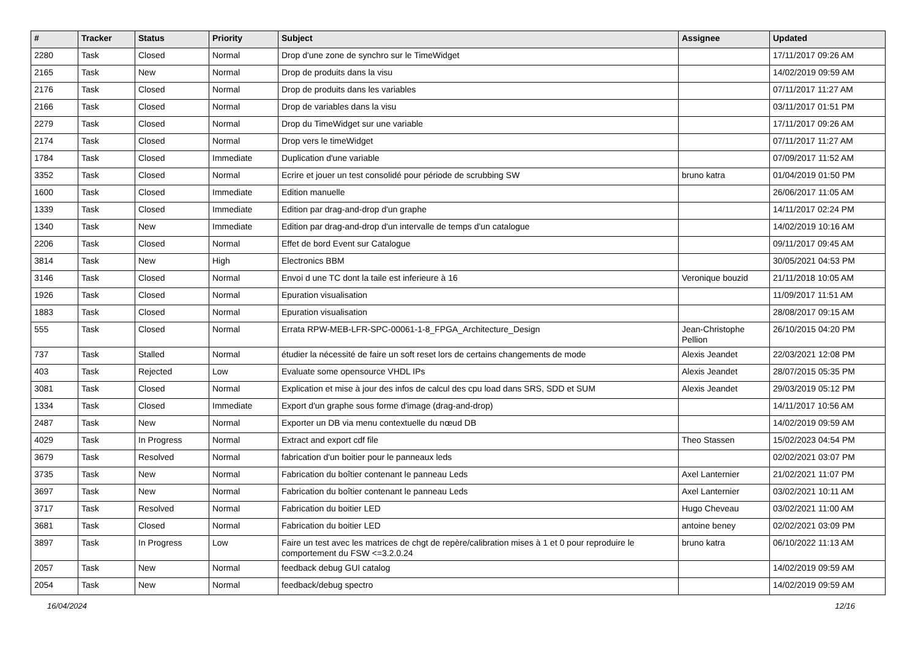| # | Tracker | Status | Priority | Subject | Assignee | Updated |
| --- | --- | --- | --- | --- | --- | --- |
| 2280 | Task | Closed | Normal | Drop d'une zone de synchro sur le TimeWidget | | 17/11/2017 09:26 AM |
| 2165 | Task | New | Normal | Drop de produits dans la visu | | 14/02/2019 09:59 AM |
| 2176 | Task | Closed | Normal | Drop de produits dans les variables | | 07/11/2017 11:27 AM |
| 2166 | Task | Closed | Normal | Drop de variables dans la visu | | 03/11/2017 01:51 PM |
| 2279 | Task | Closed | Normal | Drop du TimeWidget sur une variable | | 17/11/2017 09:26 AM |
| 2174 | Task | Closed | Normal | Drop vers le timeWidget | | 07/11/2017 11:27 AM |
| 1784 | Task | Closed | Immediate | Duplication d'une variable | | 07/09/2017 11:52 AM |
| 3352 | Task | Closed | Normal | Ecrire et jouer un test consolidé pour période de scrubbing SW | bruno katra | 01/04/2019 01:50 PM |
| 1600 | Task | Closed | Immediate | Edition manuelle | | 26/06/2017 11:05 AM |
| 1339 | Task | Closed | Immediate | Edition par drag-and-drop d'un graphe | | 14/11/2017 02:24 PM |
| 1340 | Task | New | Immediate | Edition par drag-and-drop d'un intervalle de temps d'un catalogue | | 14/02/2019 10:16 AM |
| 2206 | Task | Closed | Normal | Effet de bord Event sur Catalogue | | 09/11/2017 09:45 AM |
| 3814 | Task | New | High | Electronics BBM | | 30/05/2021 04:53 PM |
| 3146 | Task | Closed | Normal | Envoi d une TC dont la taile est inferieure à 16 | Veronique bouzid | 21/11/2018 10:05 AM |
| 1926 | Task | Closed | Normal | Epuration visualisation | | 11/09/2017 11:51 AM |
| 1883 | Task | Closed | Normal | Epuration visualisation | | 28/08/2017 09:15 AM |
| 555 | Task | Closed | Normal | Errata RPW-MEB-LFR-SPC-00061-1-8_FPGA_Architecture_Design | Jean-Christophe Pellion | 26/10/2015 04:20 PM |
| 737 | Task | Stalled | Normal | étudier la nécessité de faire un soft reset lors de certains changements de mode | Alexis Jeandet | 22/03/2021 12:08 PM |
| 403 | Task | Rejected | Low | Evaluate some opensource VHDL IPs | Alexis Jeandet | 28/07/2015 05:35 PM |
| 3081 | Task | Closed | Normal | Explication et mise à jour des infos de calcul des cpu load dans SRS, SDD et SUM | Alexis Jeandet | 29/03/2019 05:12 PM |
| 1334 | Task | Closed | Immediate | Export d'un graphe sous forme d'image (drag-and-drop) | | 14/11/2017 10:56 AM |
| 2487 | Task | New | Normal | Exporter un DB via menu contextuelle du nœud DB | | 14/02/2019 09:59 AM |
| 4029 | Task | In Progress | Normal | Extract and export cdf file | Theo Stassen | 15/02/2023 04:54 PM |
| 3679 | Task | Resolved | Normal | fabrication d'un boitier pour le panneaux leds | | 02/02/2021 03:07 PM |
| 3735 | Task | New | Normal | Fabrication du boîtier contenant le panneau Leds | Axel Lanternier | 21/02/2021 11:07 PM |
| 3697 | Task | New | Normal | Fabrication du boîtier contenant le panneau Leds | Axel Lanternier | 03/02/2021 10:11 AM |
| 3717 | Task | Resolved | Normal | Fabrication du boitier LED | Hugo Cheveau | 03/02/2021 11:00 AM |
| 3681 | Task | Closed | Normal | Fabrication du boitier LED | antoine beney | 02/02/2021 03:09 PM |
| 3897 | Task | In Progress | Low | Faire un test avec les matrices de chgt de repère/calibration mises à 1 et 0 pour reproduire le comportement du FSW <=3.2.0.24 | bruno katra | 06/10/2022 11:13 AM |
| 2057 | Task | New | Normal | feedback debug GUI catalog | | 14/02/2019 09:59 AM |
| 2054 | Task | New | Normal | feedback/debug spectro | | 14/02/2019 09:59 AM |
16/04/2024 12/16